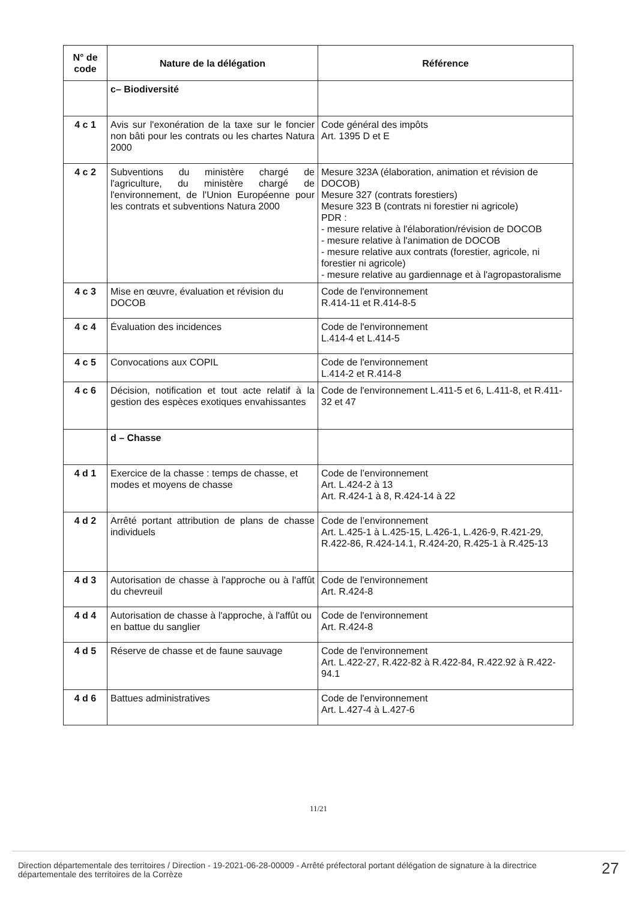| N° de code | Nature de la délégation | Référence |
| --- | --- | --- |
| | c– Biodiversité | |
| 4 c 1 | Avis sur l'exonération de la taxe sur le foncier non bâti pour les contrats ou les chartes Natura 2000 | Code général des impôts Art. 1395 D et E |
| 4 c 2 | Subventions du ministère chargé de l'agriculture, du ministère chargé de l'environnement, de l'Union Européenne pour les contrats et subventions Natura 2000 | Mesure 323A (élaboration, animation et révision de DOCOB) Mesure 327 (contrats forestiers) Mesure 323 B (contrats ni forestier ni agricole) PDR : - mesure relative à l'élaboration/révision de DOCOB - mesure relative à l'animation de DOCOB - mesure relative aux contrats (forestier, agricole, ni forestier ni agricole) - mesure relative au gardiennage et à l'agropastoralisme |
| 4 c 3 | Mise en œuvre, évaluation et révision du DOCOB | Code de l'environnement R.414-11 et R.414-8-5 |
| 4 c 4 | Évaluation des incidences | Code de l'environnement L.414-4 et L.414-5 |
| 4 c 5 | Convocations aux COPIL | Code de l'environnement L.414-2 et R.414-8 |
| 4 c 6 | Décision, notification et tout acte relatif à la gestion des espèces exotiques envahissantes | Code de l'environnement L.411-5 et 6, L.411-8, et R.411-32 et 47 |
| | d – Chasse | |
| 4 d 1 | Exercice de la chasse : temps de chasse, et modes et moyens de chasse | Code de l’environnement Art. L.424-2 à 13 Art. R.424-1 à 8, R.424-14 à 22 |
| 4 d 2 | Arrêté portant attribution de plans de chasse individuels | Code de l’environnement Art. L.425-1 à L.425-15, L.426-1, L.426-9, R.421-29, R.422-86, R.424-14.1, R.424-20, R.425-1 à R.425-13 |
| 4 d 3 | Autorisation de chasse à l'approche ou à l'affût du chevreuil | Code de l'environnement Art. R.424-8 |
| 4 d 4 | Autorisation de chasse à l'approche, à l'affût ou en battue du sanglier | Code de l'environnement Art. R.424-8 |
| 4 d 5 | Réserve de chasse et de faune sauvage | Code de l'environnement Art. L.422-27, R.422-82 à R.422-84, R.422.92 à R.422-94.1 |
| 4 d 6 | Battues administratives | Code de l'environnement Art. L.427-4 à L.427-6 |
11/21
Direction départementale des territoires / Direction - 19-2021-06-28-00009 - Arrêté préfectoral portant délégation de signature à la directrice départementale des territoires de la Corrèze
27